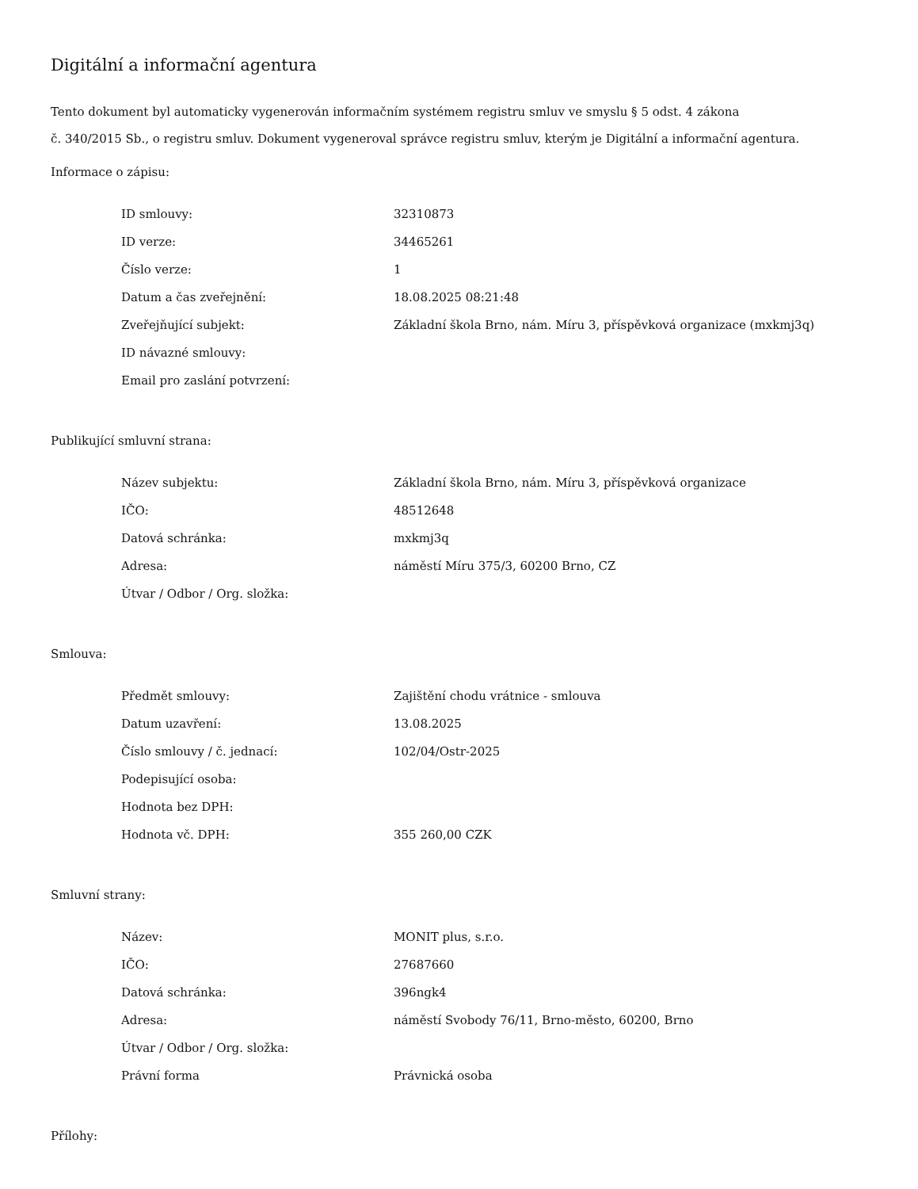Digitální a informační agentura
Tento dokument byl automaticky vygenerován informačním systémem registru smluv ve smyslu § 5 odst. 4 zákona
č. 340/2015 Sb., o registru smluv. Dokument vygeneroval správce registru smluv, kterým je Digitální a informační agentura.
Informace o zápisu:
| ID smlouvy: | 32310873 |
| ID verze: | 34465261 |
| Číslo verze: | 1 |
| Datum a čas zveřejnění: | 18.08.2025 08:21:48 |
| Zveřejňující subjekt: | Základní škola Brno, nám. Míru 3, příspěvková organizace (mxkmj3q) |
| ID návazné smlouvy: | |
| Email pro zaslání potvrzení: | |
Publikující smluvní strana:
| Název subjektu: | Základní škola Brno, nám. Míru 3, příspěvková organizace |
| IČO: | 48512648 |
| Datová schránka: | mxkmj3q |
| Adresa: | náměstí Míru 375/3, 60200 Brno, CZ |
| Útvar / Odbor / Org. složka: | |
Smlouva:
| Předmět smlouvy: | Zajištění chodu vrátnice - smlouva |
| Datum uzavření: | 13.08.2025 |
| Číslo smlouvy / č. jednací: | 102/04/Ostr-2025 |
| Podepisující osoba: | |
| Hodnota bez DPH: | |
| Hodnota vč. DPH: | 355 260,00 CZK |
Smluvní strany:
| Název: | MONIT plus, s.r.o. |
| IČO: | 27687660 |
| Datová schránka: | 396ngk4 |
| Adresa: | náměstí Svobody 76/11, Brno-město, 60200, Brno |
| Útvar / Odbor / Org. složka: | |
| Právní forma | Právnická osoba |
Přílohy: